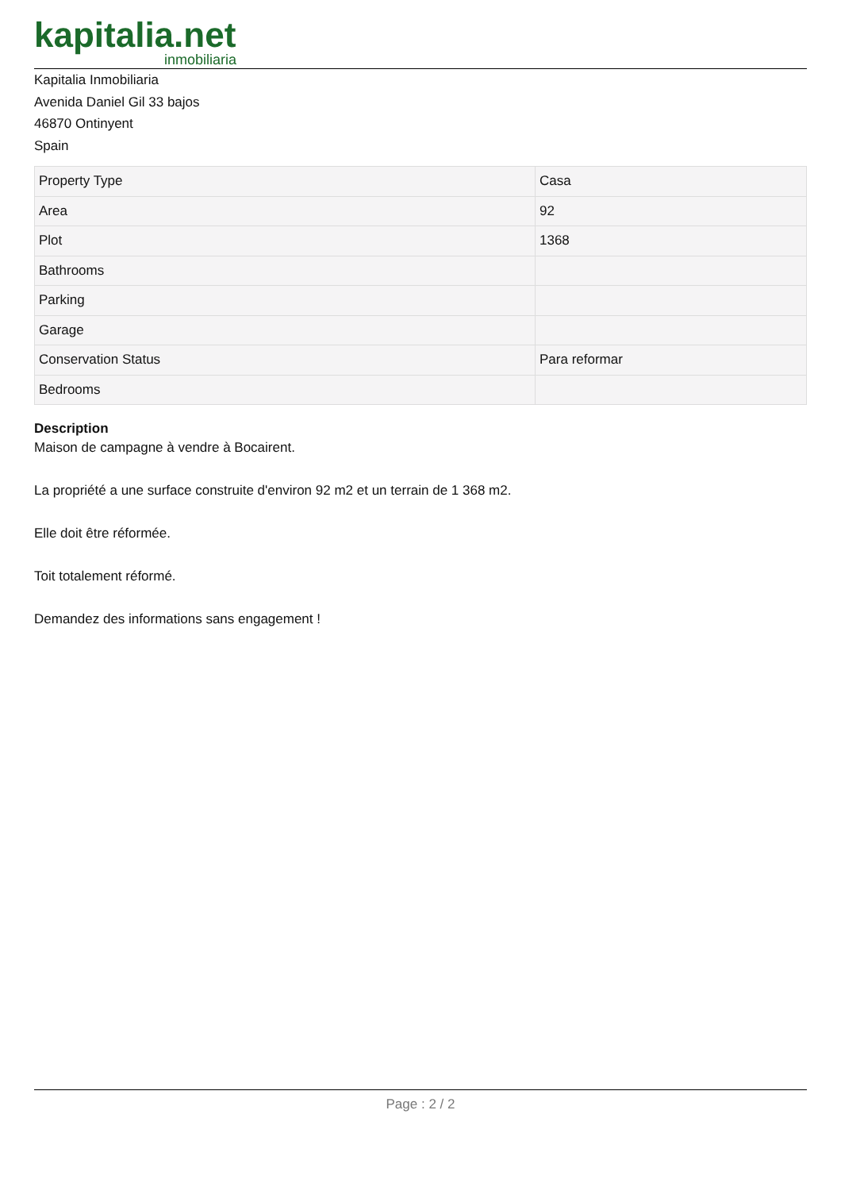kapitalia.net
inmobiliaria
Kapitalia Inmobiliaria
Avenida Daniel Gil 33 bajos
46870 Ontinyent
Spain
| Property Type | Casa |
| Area | 92 |
| Plot | 1368 |
| Bathrooms | |
| Parking | |
| Garage | |
| Conservation Status | Para reformar |
| Bedrooms | |
Description
Maison de campagne à vendre à Bocairent.
La propriété a une surface construite d'environ 92 m2 et un terrain de 1 368 m2.
Elle doit être réformée.
Toit totalement réformé.
Demandez des informations sans engagement !
Page : 2 / 2